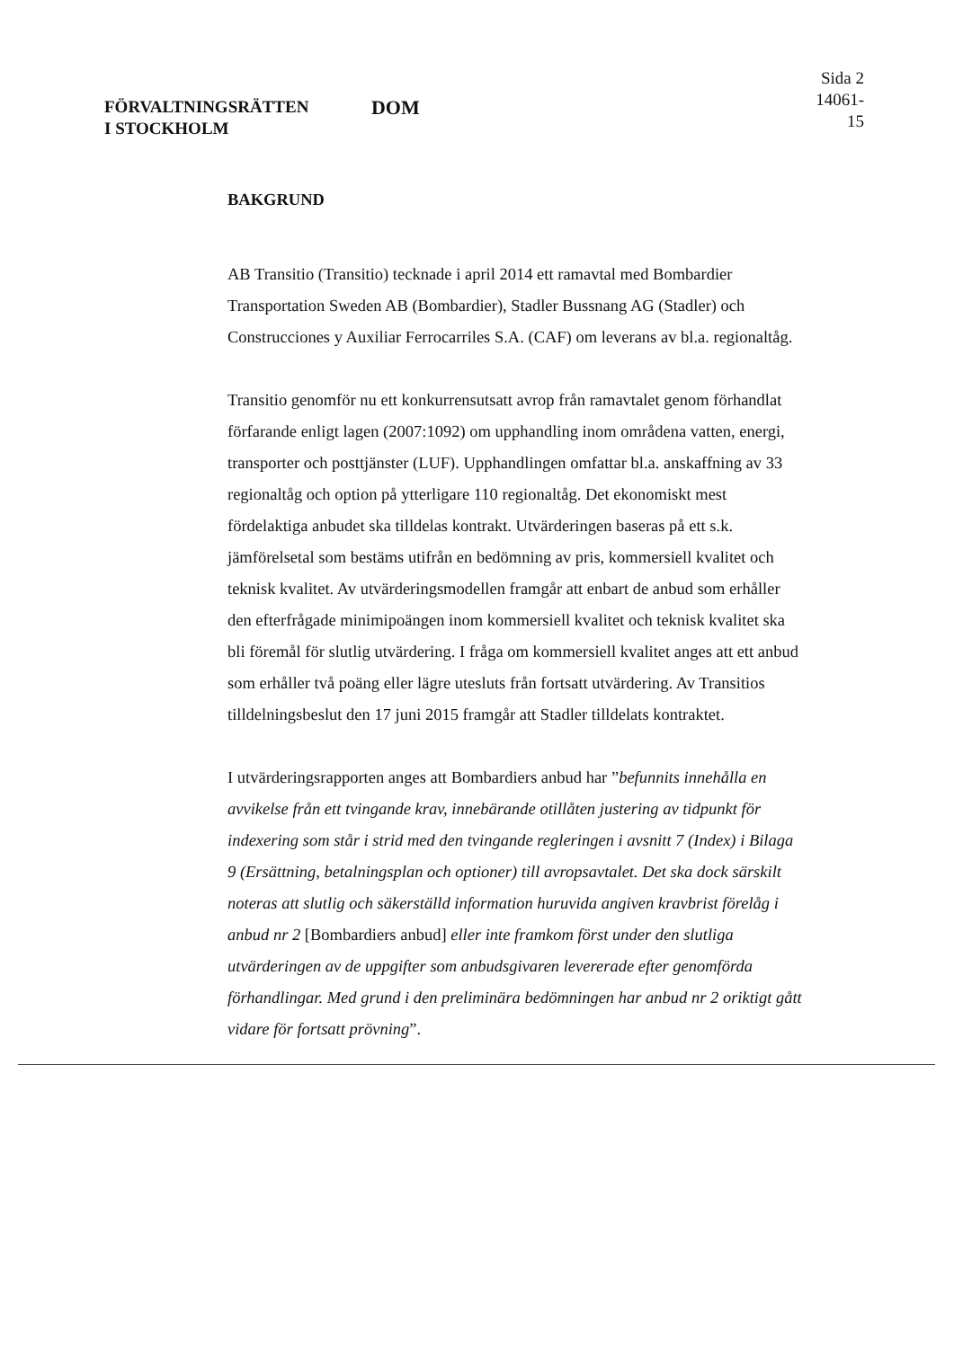FÖRVALTNINGSRÄTTEN
I STOCKHOLM
DOM
Sida 2
14061-15
BAKGRUND
AB Transitio (Transitio) tecknade i april 2014 ett ramavtal med Bombardier Transportation Sweden AB (Bombardier), Stadler Bussnang AG (Stadler) och Construcciones y Auxiliar Ferrocarriles S.A. (CAF) om leverans av bl.a. regionaltåg.
Transitio genomför nu ett konkurrensutsatt avrop från ramavtalet genom förhandlat förfarande enligt lagen (2007:1092) om upphandling inom områdena vatten, energi, transporter och posttjänster (LUF). Upphandlingen omfattar bl.a. anskaffning av 33 regionaltåg och option på ytterligare 110 regionaltåg. Det ekonomiskt mest fördelaktiga anbudet ska tilldelas kontrakt. Utvärderingen baseras på ett s.k. jämförelsetal som bestäms utifrån en bedömning av pris, kommersiell kvalitet och teknisk kvalitet. Av utvärderingsmodellen framgår att enbart de anbud som erhåller den efterfrågade minimipoängen inom kommersiell kvalitet och teknisk kvalitet ska bli föremål för slutlig utvärdering. I fråga om kommersiell kvalitet anges att ett anbud som erhåller två poäng eller lägre utesluts från fortsatt utvärdering. Av Transitios tilldelningsbeslut den 17 juni 2015 framgår att Stadler tilldelats kontraktet.
I utvärderingsrapporten anges att Bombardiers anbud har ”befunnits innehålla en avvikelse från ett tvingande krav, innebärande otillåten justering av tidpunkt för indexering som står i strid med den tvingande regleringen i avsnitt 7 (Index) i Bilaga 9 (Ersättning, betalningsplan och optioner) till avropsavtalet. Det ska dock särskilt noteras att slutlig och säkerställd information huruvida angiven kravbrist förelåg i anbud nr 2 [Bombardiers anbud] eller inte framkom först under den slutliga utvärderingen av de uppgifter som anbudsgivaren levererade efter genomförda förhandlingar. Med grund i den preliminära bedömningen har anbud nr 2 oriktigt gått vidare för fortsatt prövning”.